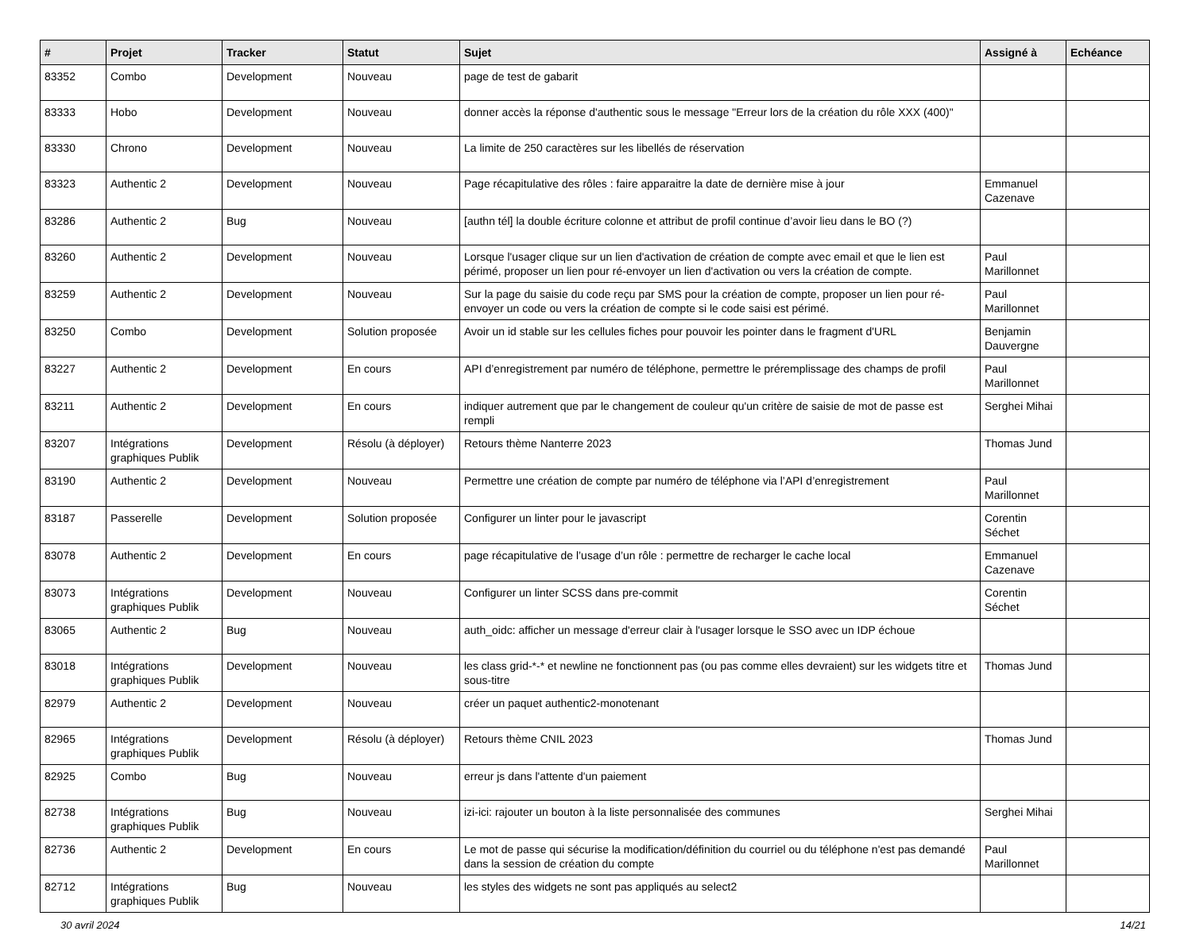| # | Projet | Tracker | Statut | Sujet | Assigné à | Echéance |
| --- | --- | --- | --- | --- | --- | --- |
| 83352 | Combo | Development | Nouveau | page de test de gabarit | | |
| 83333 | Hobo | Development | Nouveau | donner accès la réponse d'authentic sous le message "Erreur lors de la création du rôle XXX (400)" | | |
| 83330 | Chrono | Development | Nouveau | La limite de 250 caractères sur les libellés de réservation | | |
| 83323 | Authentic 2 | Development | Nouveau | Page récapitulative des rôles : faire apparaitre la date de dernière mise à jour | Emmanuel Cazenave | |
| 83286 | Authentic 2 | Bug | Nouveau | [authn tél] la double écriture colonne et attribut de profil continue d’avoir lieu dans le BO (?) | | |
| 83260 | Authentic 2 | Development | Nouveau | Lorsque l'usager clique sur un lien d'activation de création de compte avec email et que le lien est périmé, proposer un lien pour ré-envoyer un lien d'activation ou vers la création de compte. | Paul Marillonnet | |
| 83259 | Authentic 2 | Development | Nouveau | Sur la page du saisie du code reçu par SMS pour la création de compte, proposer un lien pour ré-envoyer un code ou vers la création de compte si le code saisi est périmé. | Paul Marillonnet | |
| 83250 | Combo | Development | Solution proposée | Avoir un id stable sur les cellules fiches pour pouvoir les pointer dans le fragment d'URL | Benjamin Dauvergne | |
| 83227 | Authentic 2 | Development | En cours | API d’enregistrement par numéro de téléphone, permettre le préremplissage des champs de profil | Paul Marillonnet | |
| 83211 | Authentic 2 | Development | En cours | indiquer autrement que par le changement de couleur qu'un critère de saisie de mot de passe est rempli | Serghei Mihai | |
| 83207 | Intégrations graphiques Publik | Development | Résolu (à déployer) | Retours thème Nanterre 2023 | Thomas Jund | |
| 83190 | Authentic 2 | Development | Nouveau | Permettre une création de compte par numéro de téléphone via l’API d’enregistrement | Paul Marillonnet | |
| 83187 | Passerelle | Development | Solution proposée | Configurer un linter pour le javascript | Corentin Séchet | |
| 83078 | Authentic 2 | Development | En cours | page récapitulative de l’usage d’un rôle : permettre de recharger le cache local | Emmanuel Cazenave | |
| 83073 | Intégrations graphiques Publik | Development | Nouveau | Configurer un linter SCSS dans pre-commit | Corentin Séchet | |
| 83065 | Authentic 2 | Bug | Nouveau | auth_oidc: afficher un message d'erreur clair à l'usager lorsque le SSO avec un IDP échoue | | |
| 83018 | Intégrations graphiques Publik | Development | Nouveau | les class grid-*-* et newline ne fonctionnent pas (ou pas comme elles devraient) sur les widgets titre et sous-titre | Thomas Jund | |
| 82979 | Authentic 2 | Development | Nouveau | créer un paquet authentic2-monotenant | | |
| 82965 | Intégrations graphiques Publik | Development | Résolu (à déployer) | Retours thème CNIL 2023 | Thomas Jund | |
| 82925 | Combo | Bug | Nouveau | erreur js dans l'attente d'un paiement | | |
| 82738 | Intégrations graphiques Publik | Bug | Nouveau | izi-ici: rajouter un bouton à la liste personnalisée des communes | Serghei Mihai | |
| 82736 | Authentic 2 | Development | En cours | Le mot de passe qui sécurise la modification/définition du courriel ou du téléphone n'est pas demandé dans la session de création du compte | Paul Marillonnet | |
| 82712 | Intégrations graphiques Publik | Bug | Nouveau | les styles des widgets ne sont pas appliqués au select2 | | |
30 avril 2024 14/21